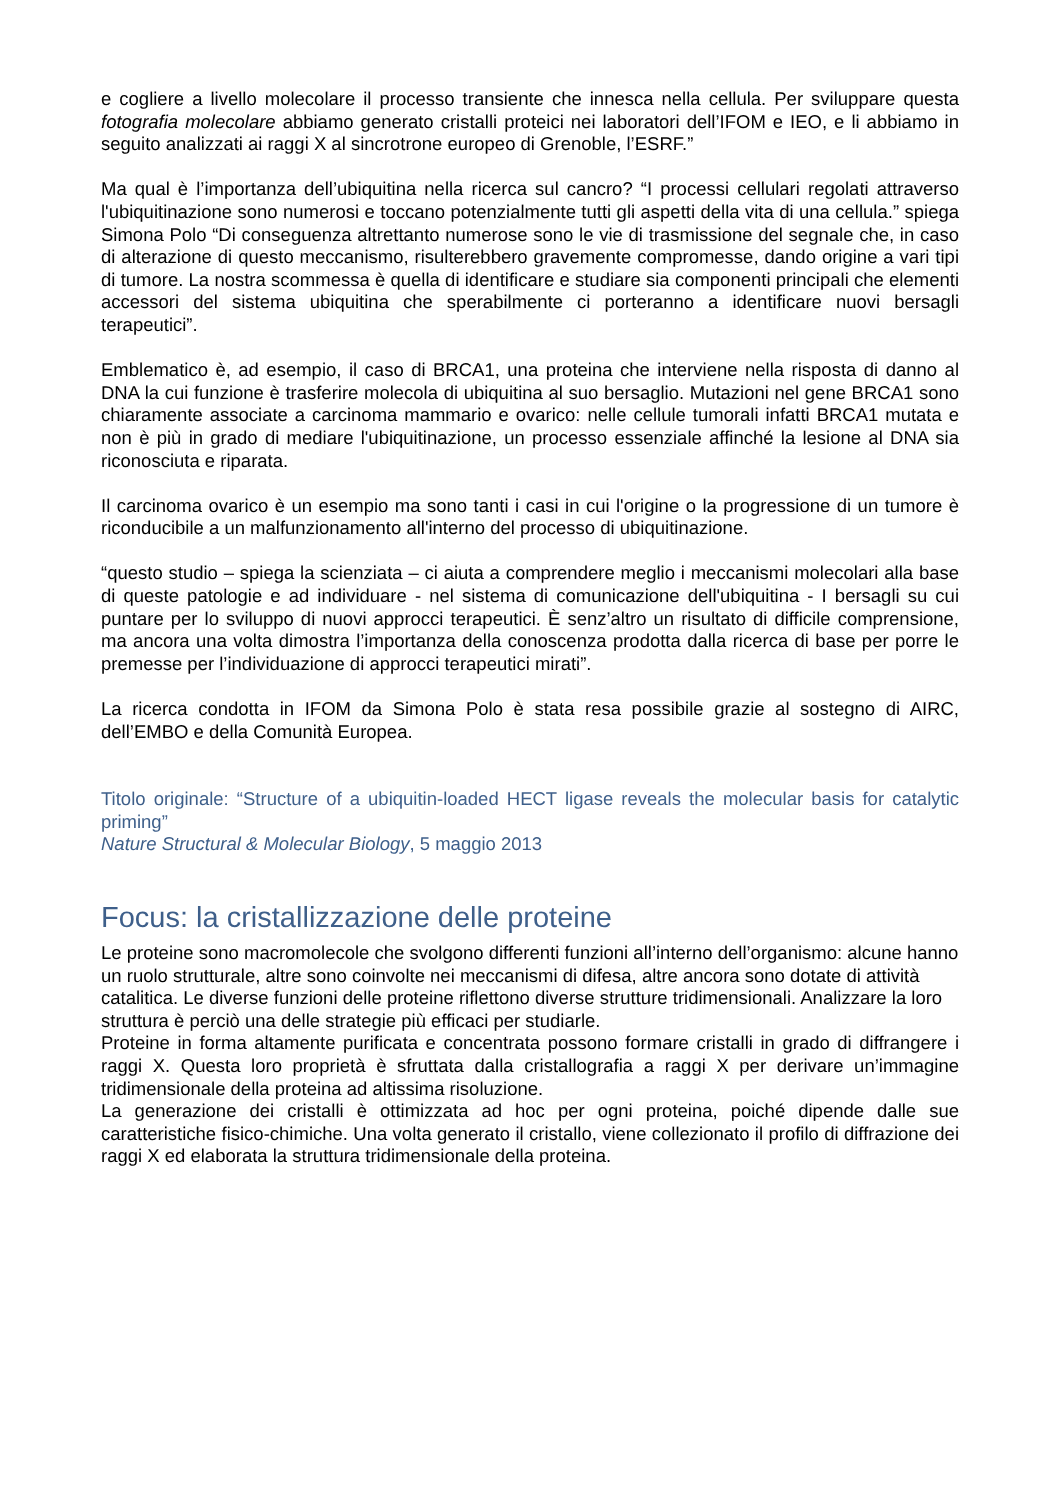e cogliere a livello molecolare il processo transiente che innesca nella cellula. Per sviluppare questa fotografia molecolare abbiamo generato cristalli proteici nei laboratori dell’IFOM e IEO, e li abbiamo in seguito analizzati ai raggi X al sincrotrone europeo di Grenoble, l’ESRF.”
Ma qual è l’importanza dell’ubiquitina nella ricerca sul cancro? “I processi cellulari regolati attraverso l'ubiquitinazione sono numerosi e toccano potenzialmente tutti gli aspetti della vita di una cellula.” spiega Simona Polo “Di conseguenza altrettanto numerose sono le vie di trasmissione del segnale che, in caso di alterazione di questo meccanismo, risulterebbero gravemente compromesse, dando origine a vari tipi di tumore. La nostra scommessa è quella di identificare e studiare sia componenti principali che elementi accessori del sistema ubiquitina che sperabilmente ci porteranno a identificare nuovi bersagli terapeutici”.
Emblematico è, ad esempio, il caso di BRCA1, una proteina che interviene nella risposta di danno al DNA la cui funzione è trasferire molecola di ubiquitina al suo bersaglio. Mutazioni nel gene BRCA1 sono chiaramente associate a carcinoma mammario e ovarico: nelle cellule tumorali infatti BRCA1 mutata e non è più in grado di mediare l'ubiquitinazione, un processo essenziale affinché la lesione al DNA sia riconosciuta e riparata.
Il carcinoma ovarico è un esempio ma sono tanti i casi in cui l'origine o la progressione di un tumore è riconducibile a un malfunzionamento all'interno del processo di ubiquitinazione.
“questo studio – spiega la scienziata – ci aiuta a comprendere meglio i meccanismi molecolari alla base di queste patologie e ad individuare - nel sistema di comunicazione dell'ubiquitina - I bersagli su cui puntare per lo sviluppo di nuovi approcci terapeutici. È senz’altro un risultato di difficile comprensione, ma ancora una volta dimostra l’importanza della conoscenza prodotta dalla ricerca di base per porre le premesse per l’individuazione di approcci terapeutici mirati”.
La ricerca condotta in IFOM da Simona Polo è stata resa possibile grazie al sostegno di AIRC, dell’EMBO e della Comunità Europea.
Titolo originale: “Structure of a ubiquitin-loaded HECT ligase reveals the molecular basis for catalytic priming”
Nature Structural & Molecular Biology, 5 maggio 2013
Focus: la cristallizzazione delle proteine
Le proteine sono macromolecole che svolgono differenti funzioni all’interno dell’organismo: alcune hanno un ruolo strutturale, altre sono coinvolte nei meccanismi di difesa, altre ancora sono dotate di attività catalitica. Le diverse funzioni delle proteine riflettono diverse strutture tridimensionali. Analizzare la loro struttura è perciò una delle strategie più efficaci per studiarle.
Proteine in forma altamente purificata e concentrata possono formare cristalli in grado di diffrangere i raggi X. Questa loro proprietà è sfruttata dalla cristallografia a raggi X per derivare un’immagine tridimensionale della proteina ad altissima risoluzione.
La generazione dei cristalli è ottimizzata ad hoc per ogni proteina, poiché dipende dalle sue caratteristiche fisico-chimiche. Una volta generato il cristallo, viene collezionato il profilo di diffrazione dei raggi X ed elaborata la struttura tridimensionale della proteina.